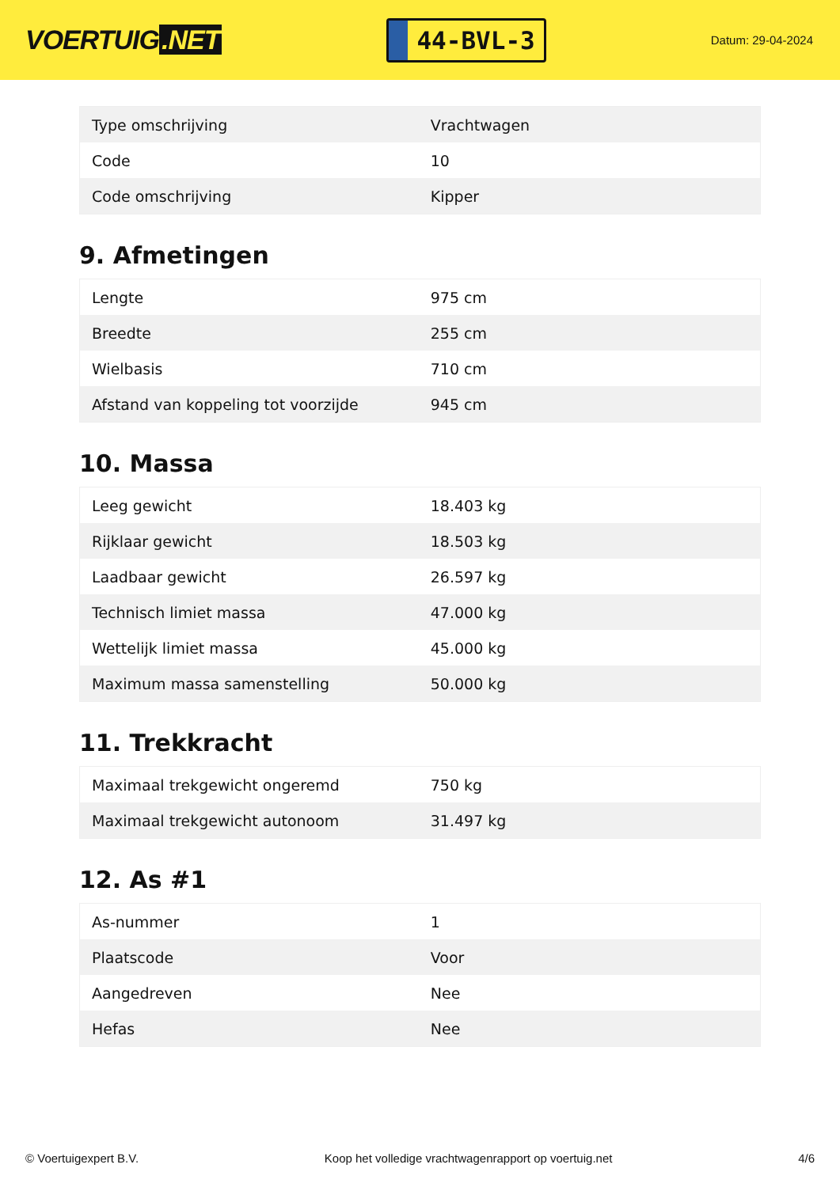VOERTUIG.NET
44-BVL-3
Datum: 29-04-2024
| Type omschrijving | Vrachtwagen |
| Code | 10 |
| Code omschrijving | Kipper |
9. Afmetingen
| Lengte | 975 cm |
| Breedte | 255 cm |
| Wielbasis | 710 cm |
| Afstand van koppeling tot voorzijde | 945 cm |
10. Massa
| Leeg gewicht | 18.403 kg |
| Rijklaar gewicht | 18.503 kg |
| Laadbaar gewicht | 26.597 kg |
| Technisch limiet massa | 47.000 kg |
| Wettelijk limiet massa | 45.000 kg |
| Maximum massa samenstelling | 50.000 kg |
11. Trekkracht
| Maximaal trekgewicht ongeremd | 750 kg |
| Maximaal trekgewicht autonoom | 31.497 kg |
12. As #1
| As-nummer | 1 |
| Plaatscode | Voor |
| Aangedreven | Nee |
| Hefas | Nee |
© Voertuigexpert B.V. Koop het volledige vrachtwagenrapport op voertuig.net 4/6